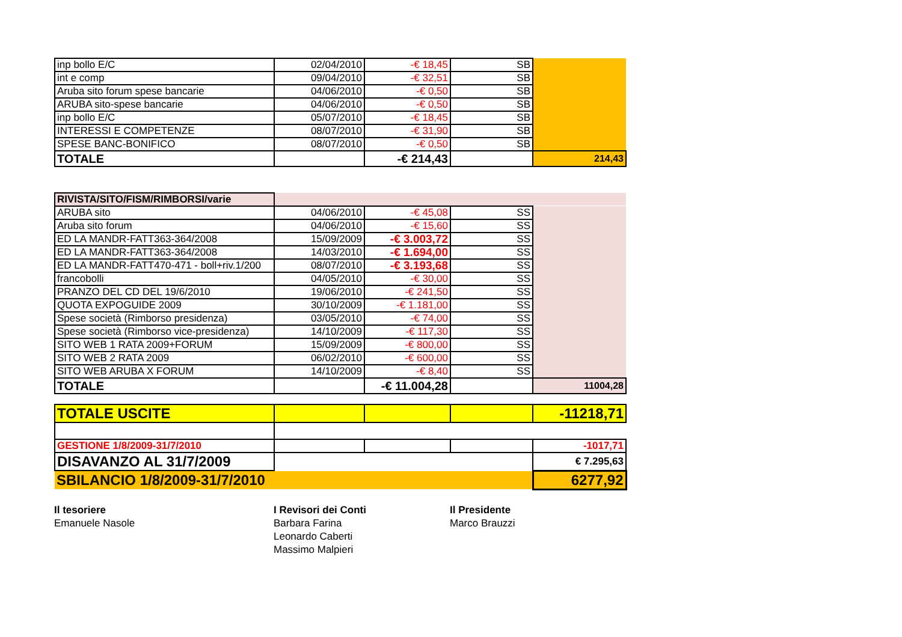| inp bollo E/C | 02/04/2010 | -€ 18,45 | SB | |
| int e comp | 09/04/2010 | -€ 32,51 | SB | |
| Aruba sito forum spese bancarie | 04/06/2010 | -€ 0,50 | SB | |
| ARUBA sito-spese bancarie | 04/06/2010 | -€ 0,50 | SB | |
| inp bollo E/C | 05/07/2010 | -€ 18,45 | SB | |
| INTERESSI E COMPETENZE | 08/07/2010 | -€ 31,90 | SB | |
| SPESE BANC-BONIFICO | 08/07/2010 | -€ 0,50 | SB | |
| TOTALE | | -€ 214,43 | | 214,43 |
| RIVISTA/SITO/FISM/RIMBORSI/varie | | | | |
| ARUBA sito | 04/06/2010 | -€ 45,08 | SS | |
| Aruba sito forum | 04/06/2010 | -€ 15,60 | SS | |
| ED LA MANDR-FATT363-364/2008 | 15/09/2009 | -€ 3.003,72 | SS | |
| ED LA MANDR-FATT363-364/2008 | 14/03/2010 | -€ 1.694,00 | SS | |
| ED LA MANDR-FATT470-471 - boll+riv.1/200 | 08/07/2010 | -€ 3.193,68 | SS | |
| francobolli | 04/05/2010 | -€ 30,00 | SS | |
| PRANZO DEL CD DEL 19/6/2010 | 19/06/2010 | -€ 241,50 | SS | |
| QUOTA EXPOGUIDE 2009 | 30/10/2009 | -€ 1.181,00 | SS | |
| Spese società (Rimborso presidenza) | 03/05/2010 | -€ 74,00 | SS | |
| Spese società (Rimborso vice-presidenza) | 14/10/2009 | -€ 117,30 | SS | |
| SITO WEB 1 RATA 2009+FORUM | 15/09/2009 | -€ 800,00 | SS | |
| SITO WEB 2 RATA 2009 | 06/02/2010 | -€ 600,00 | SS | |
| SITO WEB ARUBA X FORUM | 14/10/2009 | -€ 8,40 | SS | |
| TOTALE | | -€ 11.004,28 | | 11004,28 |
| TOTALE USCITE | | | | -11218,71 |
| GESTIONE 1/8/2009-31/7/2010 | | | | -1017,71 |
| DISAVANZO AL 31/7/2009 | | | | € 7.295,63 |
| SBILANCIO 1/8/2009-31/7/2010 | | | | 6277,92 |
Il tesoriere
Emanuele Nasole
I Revisori dei Conti
Barbara Farina
Leonardo Caberti
Massimo Malpieri
Il Presidente
Marco Brauzzi